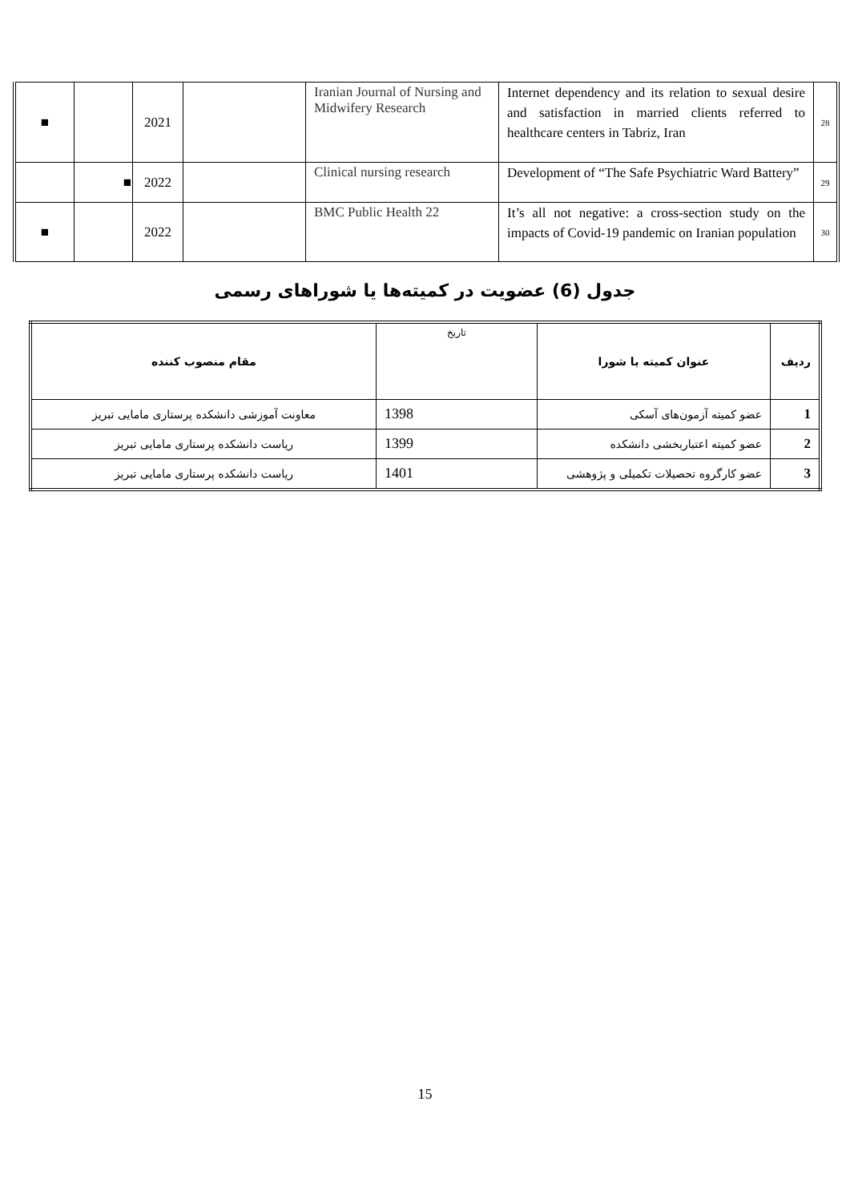| ■ | | 2021 | | Iranian Journal of Nursing and Midwifery Research | Internet dependency and its relation to sexual desire and satisfaction in married clients referred to healthcare centers in Tabriz, Iran | 28 |
| | ■ | 2022 | | Clinical nursing research | Development of “The Safe Psychiatric Ward Battery” | 29 |
| ■ | | 2022 | | BMC Public Health 22 | It’s all not negative: a cross-section study on the impacts of Covid-19 pandemic on Iranian population | 30 |
جدول (6) عضویت در کمیته‌ها یا شوراهای رسمی
| ردیف | عنوان کمیته یا شورا | تاریخ | مقام منصوب کننده |
| 1 | عضو کمیته آزمون‌های آسکی | 1398 | معاونت آموزشی دانشکده پرستاری مامایی تبریز |
| 2 | عضو کمیته اعتباربخشی دانشکده | 1399 | ریاست دانشکده پرستاری مامایی تبریز |
| 3 | عضو کارگروه تحصیلات تکمیلی و پژوهشی | 1401 | ریاست دانشکده پرستاری مامایی تبریز |
15